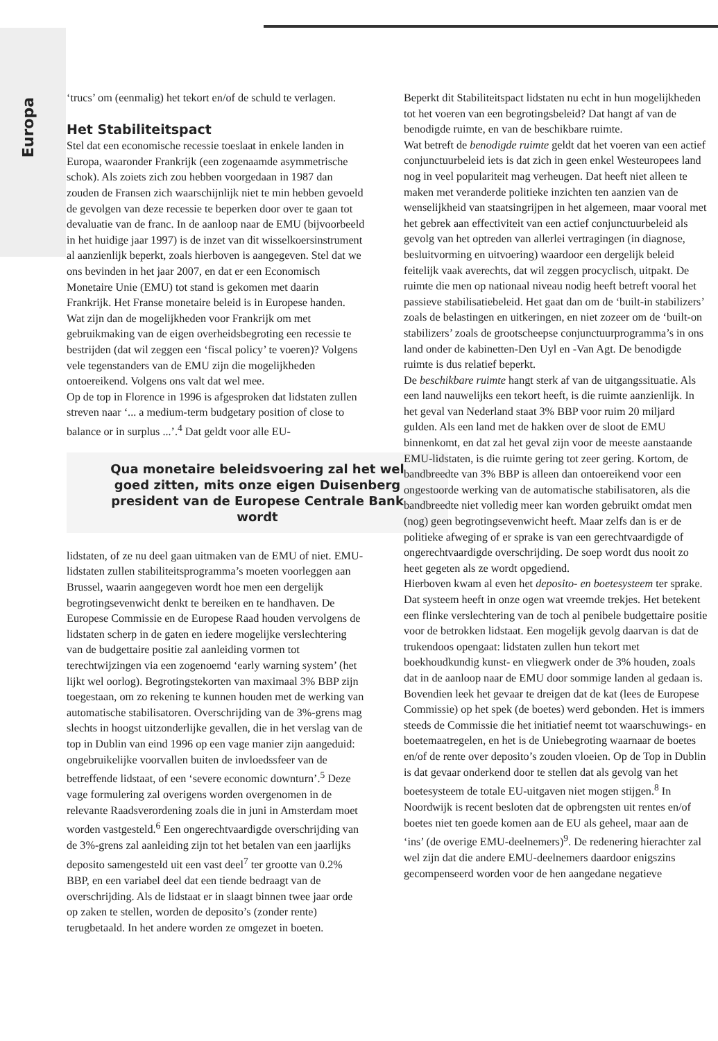Europa
‘trucs’ om (eenmalig) het tekort en/of de schuld te verlagen.
Het Stabiliteitspact
Stel dat een economische recessie toeslaat in enkele landen in Europa, waaronder Frankrijk (een zogenaamde asymmetrische schok). Als zoiets zich zou hebben voorgedaan in 1987 dan zouden de Fransen zich waarschijnlijk niet te min hebben gevoeld de gevolgen van deze recessie te beperken door over te gaan tot devaluatie van de franc. In de aanloop naar de EMU (bijvoorbeeld in het huidige jaar 1997) is de inzet van dit wisselkoersinstrument al aanzienlijk beperkt, zoals hierboven is aangegeven. Stel dat we ons bevinden in het jaar 2007, en dat er een Economisch Monetaire Unie (EMU) tot stand is gekomen met daarin Frankrijk. Het Franse monetaire beleid is in Europese handen. Wat zijn dan de mogelijkheden voor Frankrijk om met gebruikmaking van de eigen overheidsbegroting een recessie te bestrijden (dat wil zeggen een ‘fiscal policy’ te voeren)? Volgens vele tegenstanders van de EMU zijn die mogelijkheden ontoereikend. Volgens ons valt dat wel mee.
Op de top in Florence in 1996 is afgesproken dat lidstaten zullen streven naar ‘... a medium-term budgetary position of close to balance or in surplus ...’.<sup>4</sup> Dat geldt voor alle EU-
Qua monetaire beleidsvoering zal het wel goed zitten, mits onze eigen Duisenberg president van de Europese Centrale Bank wordt
lidstaten, of ze nu deel gaan uitmaken van de EMU of niet. EMU-lidstaten zullen stabiliteitsprogramma’s moeten voorleggen aan Brussel, waarin aangegeven wordt hoe men een dergelijk begrotingsevenwicht denkt te bereiken en te handhaven. De Europese Commissie en de Europese Raad houden vervolgens de lidstaten scherp in de gaten en iedere mogelijke verslechtering van de budgettaire positie zal aanleiding vormen tot terechtwijzingen via een zogenoemd ‘early warning system’ (het lijkt wel oorlog). Begrotingstekorten van maximaal 3% BBP zijn toegestaan, om zo rekening te kunnen houden met de werking van automatische stabilisatoren. Overschrijding van de 3%-grens mag slechts in hoogst uitzonderlijke gevallen, die in het verslag van de top in Dublin van eind 1996 op een vage manier zijn aangeduid: ongebruikelijke voorvallen buiten de invloedssfeer van de betreffende lidstaat, of een ‘severe economic downturn’.<sup>5</sup> Deze vage formulering zal overigens worden overgenomen in de relevante Raadsverordening zoals die in juni in Amsterdam moet worden vastgesteld.<sup>6</sup> Een ongerechtvaardigde overschrijding van de 3%-grens zal aanleiding zijn tot het betalen van een jaarlijks deposito samengesteld uit een vast deel<sup>7</sup> ter grootte van 0.2% BBP, en een variabel deel dat een tiende bedraagt van de overschrijding. Als de lidstaat er in slaagt binnen twee jaar orde op zaken te stellen, worden de deposito’s (zonder rente) terugbetaald. In het andere worden ze omgezet in boeten.
Beperkt dit Stabiliteitspact lidstaten nu echt in hun mogelijkheden tot het voeren van een begrotingsbeleid? Dat hangt af van de benodigde ruimte, en van de beschikbare ruimte.
Wat betreft de benodigde ruimte geldt dat het voeren van een actief conjunctuurbeleid iets is dat zich in geen enkel Westeuropees land nog in veel populariteit mag verheugen. Dat heeft niet alleen te maken met veranderde politieke inzichten ten aanzien van de wenselijkheid van staatsingrijpen in het algemeen, maar vooral met het gebrek aan effectiviteit van een actief conjunctuurbeleid als gevolg van het optreden van allerlei vertragingen (in diagnose, besluitvorming en uitvoering) waardoor een dergelijk beleid feitelijk vaak averechts, dat wil zeggen procyclisch, uitpakt. De ruimte die men op nationaal niveau nodig heeft betreft vooral het passieve stabilisatiebeleid. Het gaat dan om de ‘built-in stabilizers’ zoals de belastingen en uitkeringen, en niet zozeer om de ‘built-on stabilizers’ zoals de grootscheepse conjunctuurprogramma’s in ons land onder de kabinetten-Den Uyl en -Van Agt. De benodigde ruimte is dus relatief beperkt.
De beschikbare ruimte hangt sterk af van de uitgangssituatie. Als een land nauwelijks een tekort heeft, is die ruimte aanzienlijk. In het geval van Nederland staat 3% BBP voor ruim 20 miljard gulden. Als een land met de hakken over de sloot de EMU binnenkomt, en dat zal het geval zijn voor de meeste aanstaande EMU-lidstaten, is die ruimte gering tot zeer gering. Kortom, de bandbreedte van 3% BBP is alleen dan ontoereikend voor een ongestoorde werking van de automatische stabilisatoren, als die bandbreedte niet volledig meer kan worden gebruikt omdat men (nog) geen begrotingsevenwicht heeft. Maar zelfs dan is er de politieke afweging of er sprake is van een gerechtvaardigde of ongerechtvaardigde overschrijding. De soep wordt dus nooit zo heet gegeten als ze wordt opgediend.
Hierboven kwam al even het deposito- en boetesysteem ter sprake. Dat systeem heeft in onze ogen wat vreemde trekjes. Het betekent een flinke verslechtering van de toch al penibele budgettaire positie voor de betrokken lidstaat. Een mogelijk gevolg daarvan is dat de trukendoos opengaat: lidstaten zullen hun tekort met boekhoudkundig kunst- en vliegwerk onder de 3% houden, zoals dat in de aanloop naar de EMU door sommige landen al gedaan is. Bovendien leek het gevaar te dreigen dat de kat (lees de Europese Commissie) op het spek (de boetes) werd gebonden. Het is immers steeds de Commissie die het initiatief neemt tot waarschuwings- en boetemaatregelen, en het is de Uniebegroting waarnaar de boetes en/of de rente over deposito’s zouden vloeien. Op de Top in Dublin is dat gevaar onderkend door te stellen dat als gevolg van het boetesysteem de totale EU-uitgaven niet mogen stijgen.<sup>8</sup> In Noordwijk is recent besloten dat de opbrengsten uit rentes en/of boetes niet ten goede komen aan de EU als geheel, maar aan de ‘ins’ (de overige EMU-deelnemers)<sup>9</sup>. De redenering hierachter zal wel zijn dat die andere EMU-deelnemers daardoor enigszins gecompenseerd worden voor de hen aangedane negatieve